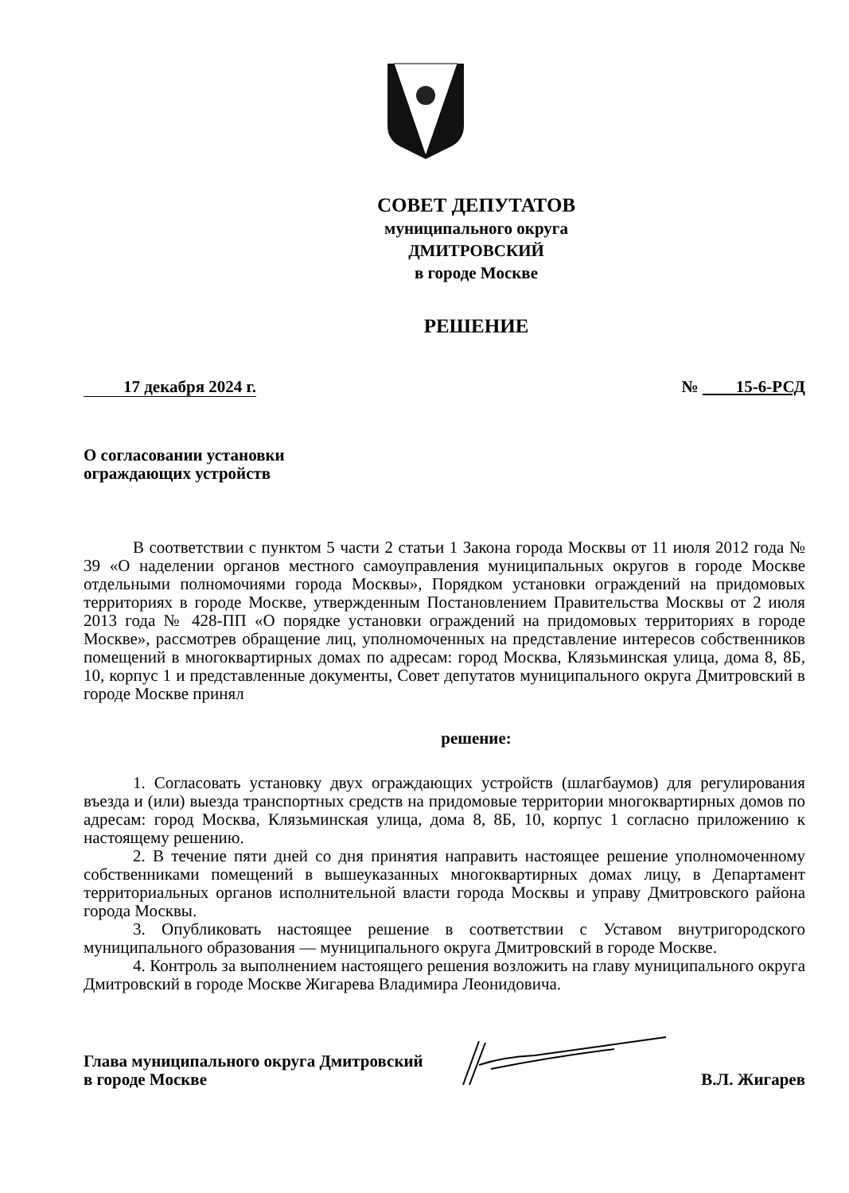СОВЕТ ДЕПУТАТОВ
муниципального округа
ДМИТРОВСКИЙ
в городе Москве
РЕШЕНИЕ
17 декабря 2024 г. № 15-6-РСД
О согласовании установки
ограждающих устройств
В соответствии с пунктом 5 части 2 статьи 1 Закона города Москвы от 11 июля 2012 года № 39 «О наделении органов местного самоуправления муниципальных округов в городе Москве отдельными полномочиями города Москвы», Порядком установки ограждений на придомовых территориях в городе Москве, утвержденным Постановлением Правительства Москвы от 2 июля 2013 года № 428-ПП «О порядке установки ограждений на придомовых территориях в городе Москве», рассмотрев обращение лиц, уполномоченных на представление интересов собственников помещений в многоквартирных домах по адресам: город Москва, Клязьминская улица, дома 8, 8Б, 10, корпус 1 и представленные документы, Совет депутатов муниципального округа Дмитровский в городе Москве принял
решение:
1. Согласовать установку двух ограждающих устройств (шлагбаумов) для регулирования въезда и (или) выезда транспортных средств на придомовые территории многоквартирных домов по адресам: город Москва, Клязьминская улица, дома 8, 8Б, 10, корпус 1 согласно приложению к настоящему решению.
2. В течение пяти дней со дня принятия направить настоящее решение уполномоченному собственниками помещений в вышеуказанных многоквартирных домах лицу, в Департамент территориальных органов исполнительной власти города Москвы и управу Дмитровского района города Москвы.
3. Опубликовать настоящее решение в соответствии с Уставом внутригородского муниципального образования — муниципального округа Дмитровский в городе Москве.
4. Контроль за выполнением настоящего решения возложить на главу муниципального округа Дмитровский в городе Москве Жигарева Владимира Леонидовича.
Глава муниципального округа Дмитровский
в городе Москве В.Л. Жигарев